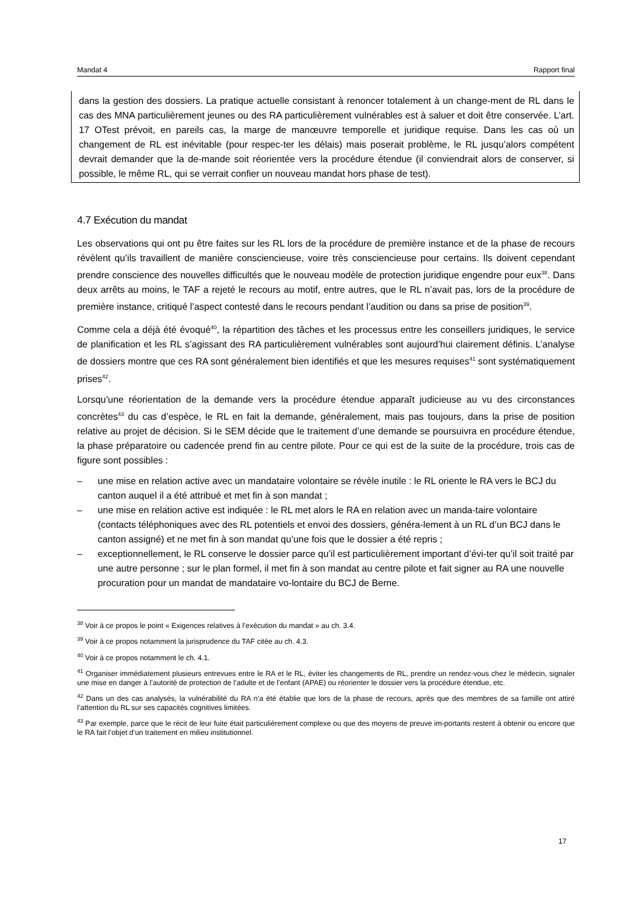Mandat 4 Rapport final
dans la gestion des dossiers. La pratique actuelle consistant à renoncer totalement à un change-ment de RL dans le cas des MNA particulièrement jeunes ou des RA particulièrement vulnérables est à saluer et doit être conservée. L’art. 17 OTest prévoit, en pareils cas, la marge de manœuvre temporelle et juridique requise. Dans les cas où un changement de RL est inévitable (pour respec-ter les délais) mais poserait problème, le RL jusqu’alors compétent devrait demander que la de-mande soit réorientée vers la procédure étendue (il conviendrait alors de conserver, si possible, le même RL, qui se verrait confier un nouveau mandat hors phase de test).
4.7 Exécution du mandat
Les observations qui ont pu être faites sur les RL lors de la procédure de première instance et de la phase de recours révèlent qu’ils travaillent de manière consciencieuse, voire très consciencieuse pour certains. Ils doivent cependant prendre conscience des nouvelles difficultés que le nouveau modèle de protection juridique engendre pour eux<sup>38</sup>. Dans deux arrêts au moins, le TAF a rejeté le recours au motif, entre autres, que le RL n’avait pas, lors de la procédure de première instance, critiqué l’aspect contesté dans le recours pendant l’audition ou dans sa prise de position<sup>39</sup>.
Comme cela a déjà été évoqué<sup>40</sup>, la répartition des tâches et les processus entre les conseillers juridiques, le service de planification et les RL s’agissant des RA particulièrement vulnérables sont aujourd’hui clairement définis. L’analyse de dossiers montre que ces RA sont généralement bien identifiés et que les mesures requises<sup>41</sup> sont systématiquement prises<sup>42</sup>.
Lorsqu’une réorientation de la demande vers la procédure étendue apparaît judicieuse au vu des circonstances concrètes<sup>43</sup> du cas d’espèce, le RL en fait la demande, généralement, mais pas toujours, dans la prise de position relative au projet de décision. Si le SEM décide que le traitement d’une demande se poursuivra en procédure étendue, la phase préparatoire ou cadencée prend fin au centre pilote. Pour ce qui est de la suite de la procédure, trois cas de figure sont possibles :
– une mise en relation active avec un mandataire volontaire se révèle inutile : le RL oriente le RA vers le BCJ du canton auquel il a été attribué et met fin à son mandat ;
– une mise en relation active est indiquée : le RL met alors le RA en relation avec un manda-taire volontaire (contacts téléphoniques avec des RL potentiels et envoi des dossiers, généra-lement à un RL d’un BCJ dans le canton assigné) et ne met fin à son mandat qu’une fois que le dossier a été repris ;
– exceptionnellement, le RL conserve le dossier parce qu’il est particulièrement important d’évi-ter qu’il soit traité par une autre personne ; sur le plan formel, il met fin à son mandat au centre pilote et fait signer au RA une nouvelle procuration pour un mandat de mandataire vo-lontaire du BCJ de Berne.
<sup>38</sup> Voir à ce propos le point « Exigences relatives à l’exécution du mandat » au ch. 3.4.
<sup>39</sup> Voir à ce propos notamment la jurisprudence du TAF citée au ch. 4.3.
<sup>40</sup> Voir à ce propos notamment le ch. 4.1.
<sup>41</sup> Organiser immédiatement plusieurs entrevues entre le RA et le RL, éviter les changements de RL, prendre un rendez-vous chez le médecin, signaler une mise en danger à l’autorité de protection de l’adulte et de l’enfant (APAE) ou réorienter le dossier vers la procédure étendue, etc.
<sup>42</sup> Dans un des cas analysés, la vulnérabilité du RA n’a été établie que lors de la phase de recours, après que des membres de sa famille ont attiré l’attention du RL sur ses capacités cognitives limitées.
<sup>43</sup> Par exemple, parce que le récit de leur fuite était particulièrement complexe ou que des moyens de preuve im-portants restent à obtenir ou encore que le RA fait l’objet d’un traitement en milieu institutionnel.
17